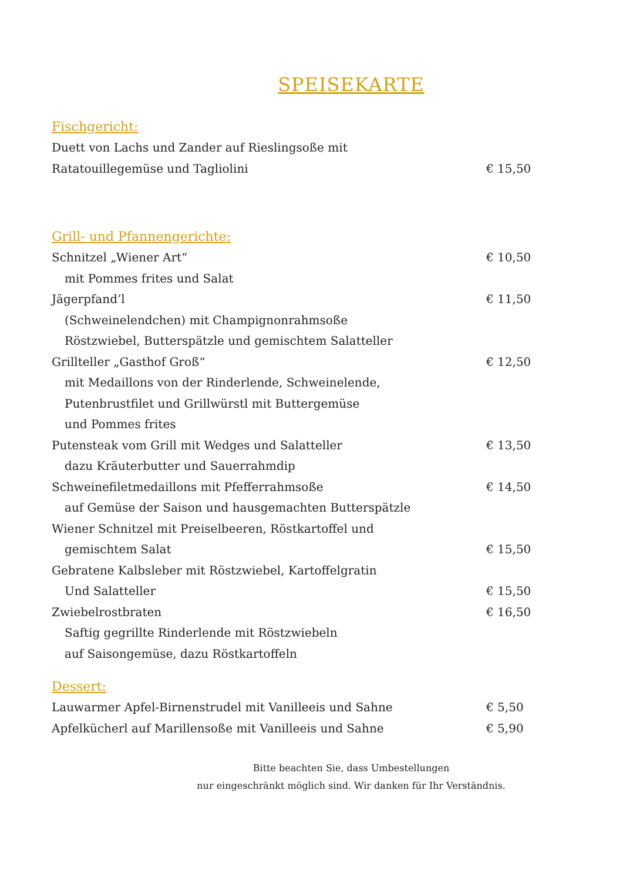SPEISEKARTE
Fischgericht:
Duett von Lachs und Zander auf Rieslingsoße mit
Ratatouillegemüse und Tagliolini € 15,50
Grill- und Pfannengerichte:
Schnitzel „Wiener Art“€ 10,50
mit Pommes frites und Salat
Jägerpfand’l € 11,50
(Schweinelendchen) mit Champignonrahmsoße
Röstzwiebel, Butterspätzle und gemischtem Salatteller
Grillteller „Gasthof Groß“€ 12,50
mit Medaillons von der Rinderlende, Schweinelende,
Putenbrustfilet und Grillwürstl mit Buttergemüse
und Pommes frites
Putensteak vom Grill mit Wedges und Salatteller € 13,50
dazu Kräuterbutter und Sauerrahmdip
Schweinefiletmedaillons mit Pfefferrahmsoße € 14,50
auf Gemüse der Saison und hausgemachten Butterspätzle
Wiener Schnitzel mit Preiselbeeren, Röstkartoffel und
gemischtem Salat € 15,50
Gebratene Kalbsleber mit Röstzwiebel, Kartoffelgratin
Und Salatteller € 15,50
Zwiebelrostbraten € 16,50
Saftig gegrillte Rinderlende mit Röstzwiebeln
auf Saisongemüse, dazu Röstkartoffeln
Dessert:
Lauwarmer Apfel-Birnenstrudel mit Vanilleeis und Sahne € 5,50
Apfelkücherl auf Marillensoße mit Vanilleeis und Sahne € 5,90
Bitte beachten Sie, dass Umbestellungen
nur eingeschränkt möglich sind. Wir danken für Ihr Verständnis.